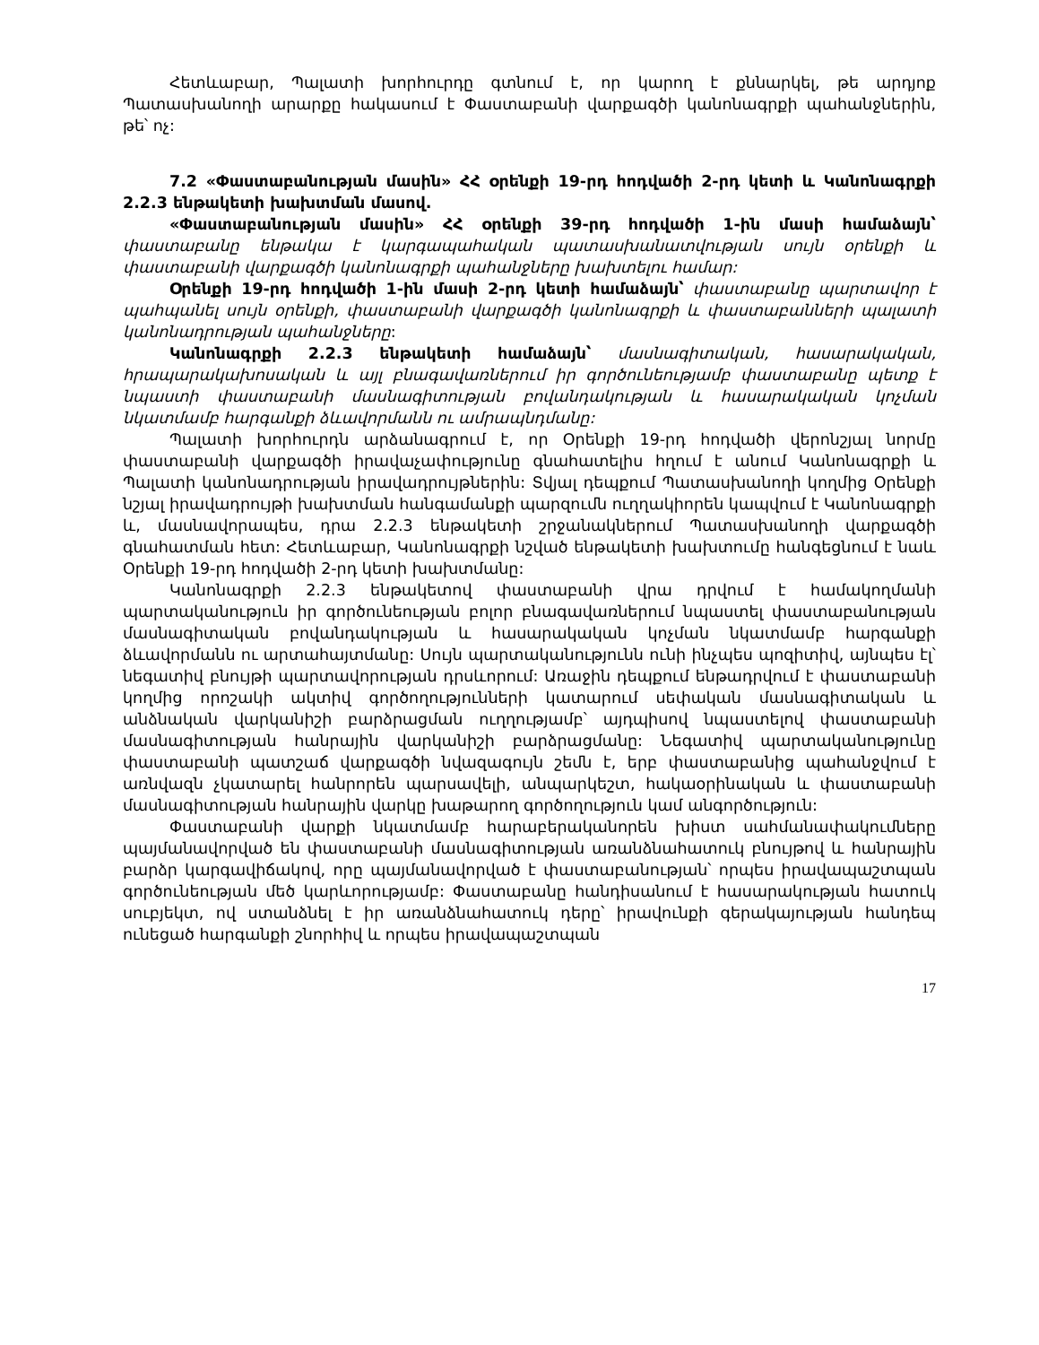Հետևաբար, Պալատի խորհուրդը գտնում է, որ կարող է քննարկել, թե արդյոք Պատասխանողի արարքը հակասում է Փաստաբանի վարքագծի կանոնագրքի պահանջներին, թե՝ ոչ:
7.2 «Փաստաբանության մասին» ՀՀ օրենքի 19-րդ հոդվածի 2-րդ կետի և Կանոնագրքի 2.2.3 ենթակետի խախտման մասով.
«Փաստաբանության մասին» ՀՀ օրենքի 39-րդ հոդվածի 1-ին մասի համաձայն՝ փաստաբանը ենթակա է կարգապահական պատասխանատվության սույն օրենքի և փաստաբանի վարքագծի կանոնագրքի պահանջները խախտելու համար:
Օրենքի 19-րդ հոդվածի 1-ին մասի 2-րդ կետի համաձայն՝ փաստաբանը պարտավոր է պահպանել սույն օրենքի, փաստաբանի վարքագծի կանոնագրքի և փաստաբանների պալատի կանոնադրության պահանջները:
Կանոնագրքի 2.2.3 ենթակետի համաձայն՝ մասնագիտական, հասարակական, հրապարակախոսական և այլ բնագավառներում իր գործունեությամբ փաստաբանը պետք է նպաստի փաստաբանի մասնագիտության բովանդակության և հասարակական կոչման նկատմամբ հարգանքի ձևավորմանն ու ամրապնդմանը:
Պալատի խորհուրդն արձանագրում է, որ Օրենքի 19-րդ հոդվածի վերոնշյալ նորմը փաստաբանի վարքագծի իրավաչափությունը գնահատելիս հղում է անում Կանոնագրքի և Պալատի կանոնադրության իրավադրույթներին: Տվյալ դեպքում Պատասխանողի կողմից Օրենքի նշյալ իրավադրույթի խախտման հանգամանքի պարզումն ուղղակիորեն կապվում է Կանոնագրքի և, մասնավորապես, դրա 2.2.3 ենթակետի շրջանակներում Պատասխանողի վարքագծի գնահատման հետ: Հետևաբար, Կանոնագրքի նշված ենթակետի խախտումը հանգեցնում է նաև Օրենքի 19-րդ հոդվածի 2-րդ կետի խախտմանը:
Կանոնագրքի 2.2.3 ենթակետով փաստաբանի վրա դրվում է համակողմանի պարտականություն իր գործունեության բոլոր բնագավառներում նպաստել փաստաբանության մասնագիտական բովանդակության և հասարակական կոչման նկատմամբ հարգանքի ձևավորմանն ու արտահայտմանը: Սույն պարտականությունն ունի ինչպես պոզիտիվ, այնպես էլ՝ նեգատիվ բնույթի պարտավորության դրսևորում: Առաջին դեպքում ենթադրվում է փաստաբանի կողմից որոշակի ակտիվ գործողությունների կատարում սեփական մասնագիտական և անձնական վարկանիշի բարձրացման ուղղությամբ՝ այդպիսով նպաստելով փաստաբանի մասնագիտության հանրային վարկանիշի բարձրացմանը: Նեգատիվ պարտականությունը փաստաբանի պատշաճ վարքագծի նվազագույն շեմն է, երբ փաստաբանից պահանջվում է առնվազն չկատարել հանրորեն պարսավելի, անպարկեշտ, հակաօրինական և փաստաբանի մասնագիտության հանրային վարկը խաթարող գործողություն կամ անգործություն:
Փաստաբանի վարքի նկատմամբ հարաբերականորեն խիստ սահմանափակումները պայմանավորված են փաստաբանի մասնագիտության առանձնահատուկ բնույթով և հանրային բարձր կարգավիճակով, որը պայմանավորված է փաստաբանության՝ որպես իրավապաշտպան գործունեության մեծ կարևորությամբ: Փաստաբանը հանդիսանում է հասարակության հատուկ սուբյեկտ, ով ստանձնել է իր առանձնահատուկ դերը՝ իրավունքի գերակայության հանդեպ ունեցած հարգանքի շնորհիվ և որպես իրավապաշտպան
17